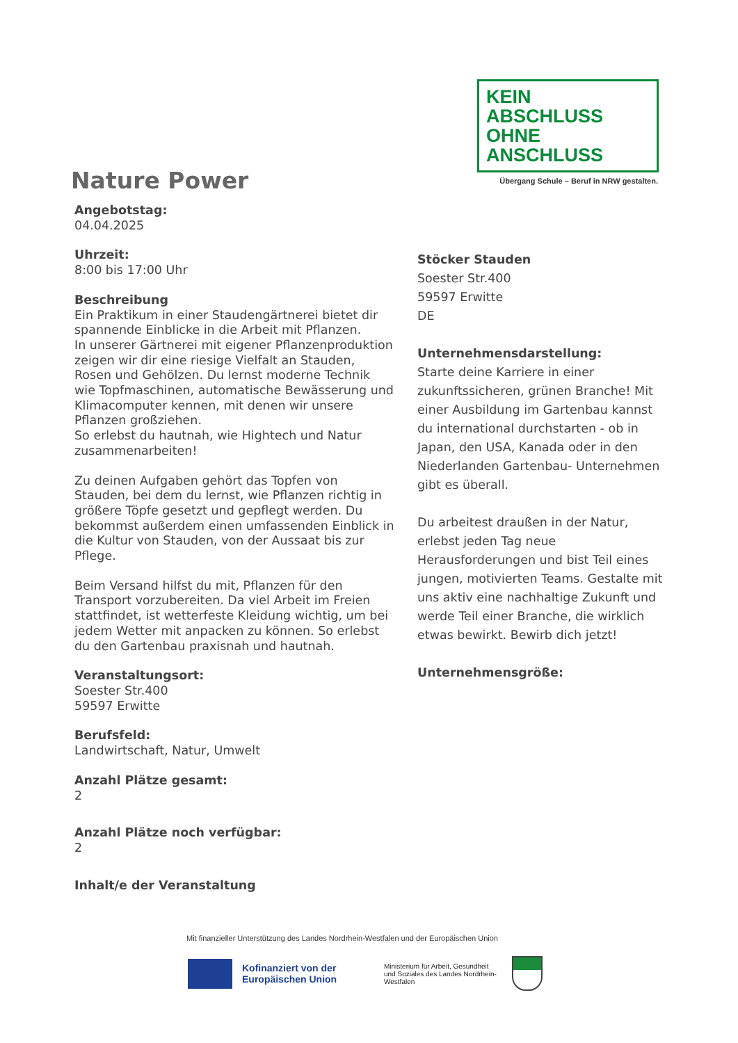KEIN ABSCHLUSS
OHNE ANSCHLUSS
Übergang Schule – Beruf in NRW gestalten.
Nature Power
Angebotstag:
04.04.2025
Uhrzeit:
8:00 bis 17:00 Uhr
Beschreibung
Ein Praktikum in einer Staudengärtnerei bietet dir spannende Einblicke in die Arbeit mit Pflanzen.
In unserer Gärtnerei mit eigener Pflanzenproduktion zeigen wir dir eine riesige Vielfalt an Stauden, Rosen und Gehölzen. Du lernst moderne Technik wie Topfmaschinen, automatische Bewässerung und Klimacomputer kennen, mit denen wir unsere Pflanzen großziehen.
So erlebst du hautnah, wie Hightech und Natur zusammenarbeiten!
Zu deinen Aufgaben gehört das Topfen von Stauden, bei dem du lernst, wie Pflanzen richtig in größere Töpfe gesetzt und gepflegt werden. Du bekommst außerdem einen umfassenden Einblick in die Kultur von Stauden, von der Aussaat bis zur Pflege.
Beim Versand hilfst du mit, Pflanzen für den Transport vorzubereiten. Da viel Arbeit im Freien stattfindet, ist wetterfeste Kleidung wichtig, um bei jedem Wetter mit anpacken zu können. So erlebst du den Gartenbau praxisnah und hautnah.
Veranstaltungsort:
Soester Str.400
59597 Erwitte
Berufsfeld:
Landwirtschaft, Natur, Umwelt
Anzahl Plätze gesamt:
2
Anzahl Plätze noch verfügbar:
2
Inhalt/e der Veranstaltung
Stöcker Stauden
Soester Str.400
59597 Erwitte
DE
Unternehmensdarstellung:
Starte deine Karriere in einer zukunftssicheren, grünen Branche! Mit einer Ausbildung im Gartenbau kannst du international durchstarten - ob in Japan, den USA, Kanada oder in den Niederlanden Gartenbau- Unternehmen gibt es überall.
Du arbeitest draußen in der Natur, erlebst jeden Tag neue Herausforderungen und bist Teil eines jungen, motivierten Teams. Gestalte mit uns aktiv eine nachhaltige Zukunft und werde Teil einer Branche, die wirklich etwas bewirkt. Bewirb dich jetzt!
Unternehmensgröße:
Mit finanzieller Unterstützung des Landes Nordrhein-Westfalen und der Europäischen Union
Kofinanziert von der Europäischen Union
Ministerium für Arbeit, Gesundheit und Soziales des Landes Nordrhein-Westfalen